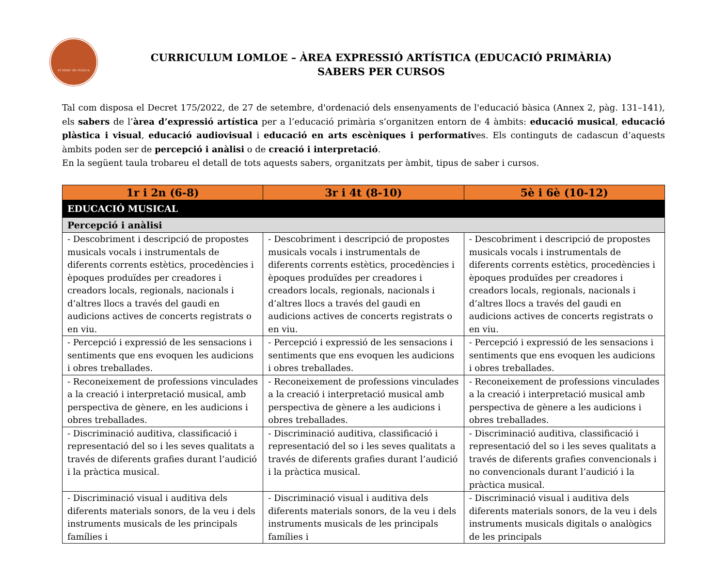el telær de música
CURRICULUM LOMLOE – ÀREA EXPRESSIÓ ARTÍSTICA (EDUCACIÓ PRIMÀRIA)
SABERS PER CURSOS
Tal com disposa el Decret 175/2022, de 27 de setembre, d'ordenació dels ensenyaments de l'educació bàsica (Annex 2, pàg. 131–141), els sabers de l’àrea d’expressió artística per a l’educació primària s’organitzen entorn de 4 àmbits: educació musical, educació plàstica i visual, educació audiovisual i educació en arts escèniques i performatives. Els continguts de cadascun d’aquests àmbits poden ser de percepció i anàlisi o de creació i interpretació.
En la següent taula trobareu el detall de tots aquests sabers, organitzats per àmbit, tipus de saber i cursos.
| 1r i 2n (6-8) | 3r i 4t (8-10) | 5è i 6è (10-12) |
| --- | --- | --- |
| EDUCACIÓ MUSICAL | | |
| Percepció i anàlisi | | |
| - Descobriment i descripció de propostes musicals vocals i instrumentals de diferents corrents estètics, procedències i èpoques produïdes per creadores i creadors locals, regionals, nacionals i d’altres llocs a través del gaudi en audicions actives de concerts registrats o en viu. | - Descobriment i descripció de propostes musicals vocals i instrumentals de diferents corrents estètics, procedències i èpoques produïdes per creadores i creadors locals, regionals, nacionals i d’altres llocs a través del gaudi en audicions actives de concerts registrats o en viu. | - Descobriment i descripció de propostes musicals vocals i instrumentals de diferents corrents estètics, procedències i èpoques produïdes per creadores i creadors locals, regionals, nacionals i d’altres llocs a través del gaudi en audicions actives de concerts registrats o en viu. |
| - Percepció i expressió de les sensacions i sentiments que ens evoquen les audicions i obres treballades. | - Percepció i expressió de les sensacions i sentiments que ens evoquen les audicions i obres treballades. | - Percepció i expressió de les sensacions i sentiments que ens evoquen les audicions i obres treballades. |
| - Reconeixement de professions vinculades a la creació i interpretació musical, amb perspectiva de gènere, en les audicions i obres treballades. | - Reconeixement de professions vinculades a la creació i interpretació musical amb perspectiva de gènere a les audicions i obres treballades. | - Reconeixement de professions vinculades a la creació i interpretació musical amb perspectiva de gènere a les audicions i obres treballades. |
| - Discriminació auditiva, classificació i representació del so i les seves qualitats a través de diferents grafies durant l’audició i la pràctica musical. | - Discriminació auditiva, classificació i representació del so i les seves qualitats a través de diferents grafies durant l’audició i la pràctica musical. | - Discriminació auditiva, classificació i representació del so i les seves qualitats a través de diferents grafies convencionals i no convencionals durant l’audició i la pràctica musical. |
| - Discriminació visual i auditiva dels diferents materials sonors, de la veu i dels instruments musicals de les principals famílies i | - Discriminació visual i auditiva dels diferents materials sonors, de la veu i dels instruments musicals de les principals famílies i | - Discriminació visual i auditiva dels diferents materials sonors, de la veu i dels instruments musicals digitals o analògics de les principals |